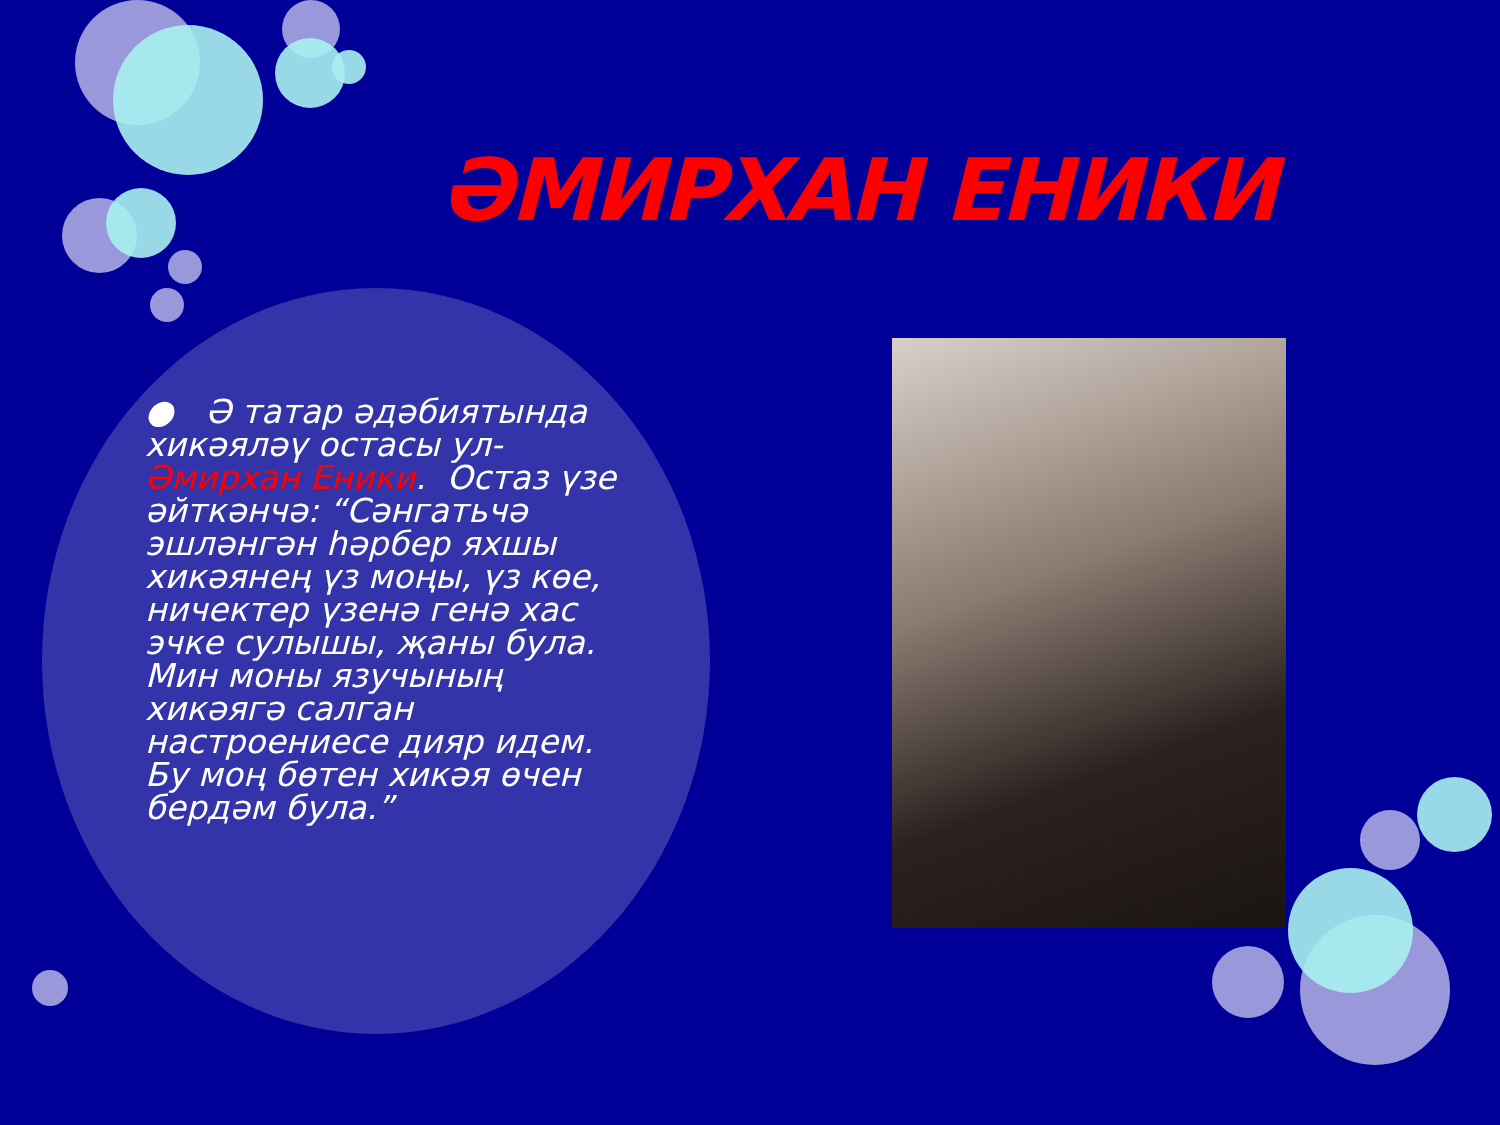ӘМИРХАН ЕНИКИ
● Ә татар әдәбиятында хикәяләү остасы ул- Әмирхан Еники. Остаз үзе әйткәнчә: “Сәнгатьчә эшләнгән һәрбер яхшы хикәянең үз моңы, үз көе, ничектер үзенә генә хас эчке сулышы, җаны була. Мин моны язучының хикәягә салган настроениесе дияр идем. Бу моң бөтен хикәя өчен бердәм була.”